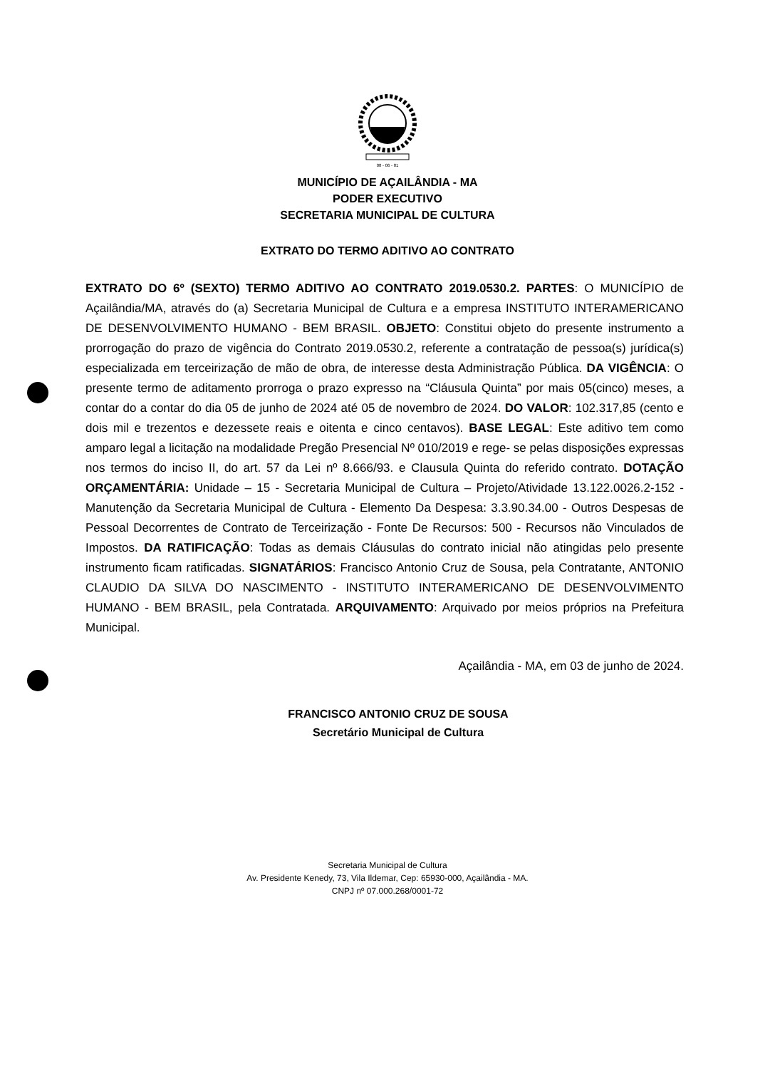08 - 06 - 81
MUNICÍPIO DE AÇAILÂNDIA - MA
PODER EXECUTIVO
SECRETARIA MUNICIPAL DE CULTURA
EXTRATO DO TERMO ADITIVO AO CONTRATO
EXTRATO DO 6º (SEXTO) TERMO ADITIVO AO CONTRATO 2019.0530.2. PARTES: O MUNICÍPIO de Açailândia/MA, através do (a) Secretaria Municipal de Cultura e a empresa INSTITUTO INTERAMERICANO DE DESENVOLVIMENTO HUMANO - BEM BRASIL. OBJETO: Constitui objeto do presente instrumento a prorrogação do prazo de vigência do Contrato 2019.0530.2, referente a contratação de pessoa(s) jurídica(s) especializada em terceirização de mão de obra, de interesse desta Administração Pública. DA VIGÊNCIA: O presente termo de aditamento prorroga o prazo expresso na “Cláusula Quinta” por mais 05(cinco) meses, a contar do a contar do dia 05 de junho de 2024 até 05 de novembro de 2024. DO VALOR: 102.317,85 (cento e dois mil e trezentos e dezessete reais e oitenta e cinco centavos). BASE LEGAL: Este aditivo tem como amparo legal a licitação na modalidade Pregão Presencial Nº 010/2019 e rege- se pelas disposições expressas nos termos do inciso II, do art. 57 da Lei nº 8.666/93. e Clausula Quinta do referido contrato. DOTAÇÃO ORÇAMENTÁRIA: Unidade – 15 - Secretaria Municipal de Cultura – Projeto/Atividade 13.122.0026.2-152 - Manutenção da Secretaria Municipal de Cultura - Elemento Da Despesa: 3.3.90.34.00 - Outros Despesas de Pessoal Decorrentes de Contrato de Terceirização - Fonte De Recursos: 500 - Recursos não Vinculados de Impostos. DA RATIFICAÇÃO: Todas as demais Cláusulas do contrato inicial não atingidas pelo presente instrumento ficam ratificadas. SIGNATÁRIOS: Francisco Antonio Cruz de Sousa, pela Contratante, ANTONIO CLAUDIO DA SILVA DO NASCIMENTO - INSTITUTO INTERAMERICANO DE DESENVOLVIMENTO HUMANO - BEM BRASIL, pela Contratada. ARQUIVAMENTO: Arquivado por meios próprios na Prefeitura Municipal.
Açailândia - MA, em 03 de junho de 2024.
FRANCISCO ANTONIO CRUZ DE SOUSA
Secretário Municipal de Cultura
Secretaria Municipal de Cultura
Av. Presidente Kenedy, 73, Vila Ildemar, Cep: 65930-000, Açailândia - MA.
CNPJ nº 07.000.268/0001-72